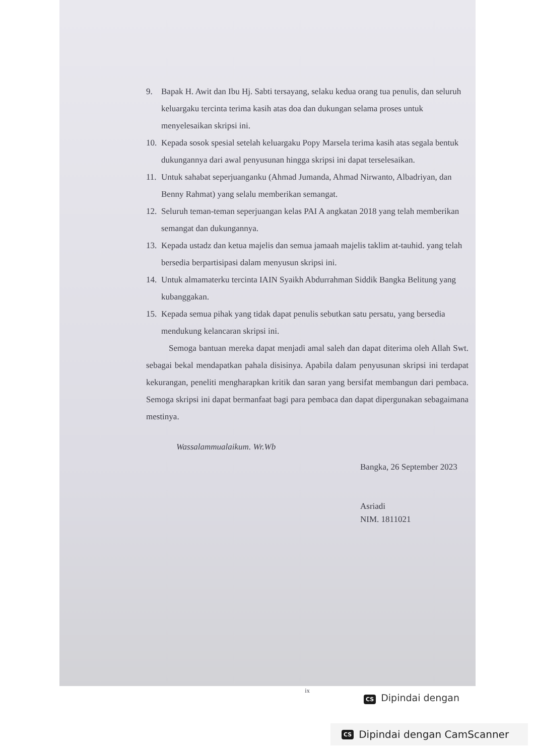9. Bapak H. Awit dan Ibu Hj. Sabti tersayang, selaku kedua orang tua penulis, dan seluruh keluargaku tercinta terima kasih atas doa dan dukungan selama proses untuk menyelesaikan skripsi ini.
10. Kepada sosok spesial setelah keluargaku Popy Marsela terima kasih atas segala bentuk dukungannya dari awal penyusunan hingga skripsi ini dapat terselesaikan.
11. Untuk sahabat seperjuanganku (Ahmad Jumanda, Ahmad Nirwanto, Albadriyan, dan Benny Rahmat) yang selalu memberikan semangat.
12. Seluruh teman-teman seperjuangan kelas PAI A angkatan 2018 yang telah memberikan semangat dan dukungannya.
13. Kepada ustadz dan ketua majelis dan semua jamaah majelis taklim at-tauhid. yang telah bersedia berpartisipasi dalam menyusun skripsi ini.
14. Untuk almamaterku tercinta IAIN Syaikh Abdurrahman Siddik Bangka Belitung yang kubanggakan.
15. Kepada semua pihak yang tidak dapat penulis sebutkan satu persatu, yang bersedia mendukung kelancaran skripsi ini.
Semoga bantuan mereka dapat menjadi amal saleh dan dapat diterima oleh Allah Swt. sebagai bekal mendapatkan pahala disisinya. Apabila dalam penyusunan skripsi ini terdapat kekurangan, peneliti mengharapkan kritik dan saran yang bersifat membangun dari pembaca. Semoga skripsi ini dapat bermanfaat bagi para pembaca dan dapat dipergunakan sebagaimana mestinya.
Wassalammualaikum. Wr.Wb
Bangka, 26 September 2023
Asriadi
NIM. 1811021
ix
CS Dipindai dengan
CS Dipindai dengan CamScanner